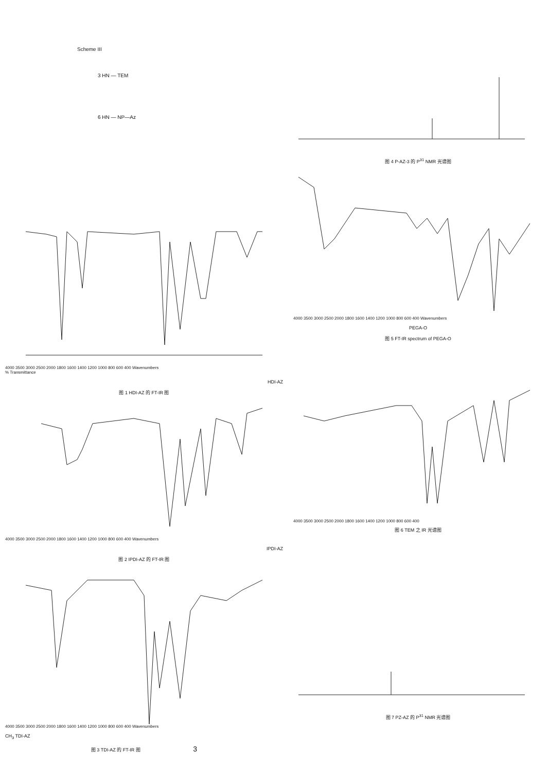Scheme III
3 HN — TEM
6 HN — NP—Az
4000 3500 3000 2500 2000 1800 1600 1400 1200 1000 800 600 400 Wavenumbers
% Transmittance
HDI-AZ
图 1 HDI-AZ 的 FT-IR 图
4000 3500 3000 2500 2000 1800 1600 1400 1200 1000 800 600 400 Wavenumbers
IPDI-AZ
图 2 IPDI-AZ 的 FT-IR 图
4000 3500 3000 2500 2000 1800 1600 1400 1200 1000 800 600 400 Wavenumbers
CH<sub>3</sub> TDI-AZ
图 3 TDI-AZ 的 FT-IR 图 3
图 4 P-AZ-3 的 P<sup>31</sup> NMR 光谱图
4000 3500 3000 2500 2000 1800 1600 1400 1200 1000 800 600 400 Wavenumbers
PEGA-O
图 5 FT-IR spectrum of PEGA-O
4000 3500 3000 2500 2000 1800 1600 1400 1200 1000 800 600 400
图 6 TEM 之 IR 光谱图
图 7 PZ-AZ 的 P<sup>31</sup> NMR 光谱图